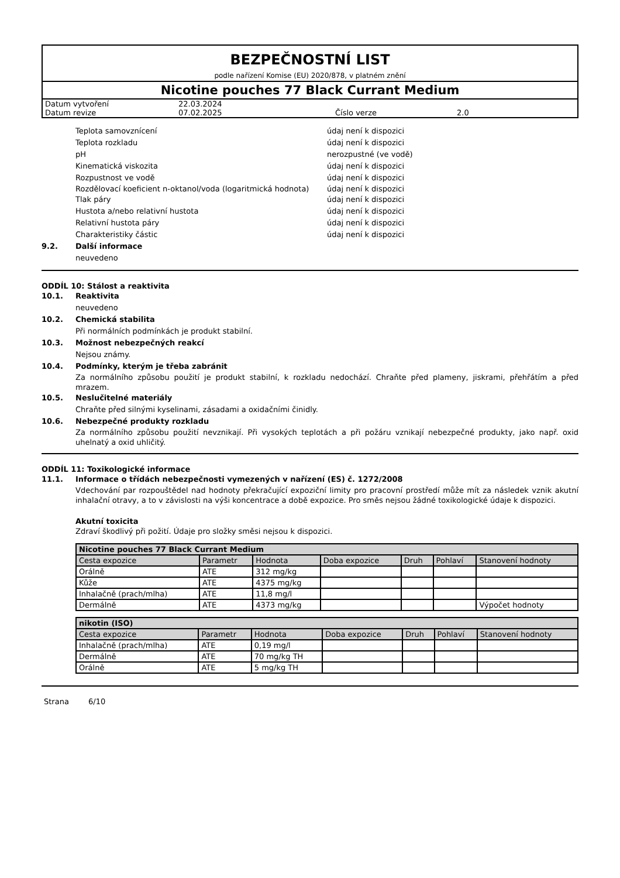BEZPEČNOSTNÍ LIST
podle nařízení Komise (EU) 2020/878, v platném znění
Nicotine pouches 77 Black Currant Medium
| Datum vytvoření | 22.03.2024 | | |
| Datum revize | 07.02.2025 | Číslo verze | 2.0 |
Teplota samovznícení údaj není k dispozici
Teplota rozkladu údaj není k dispozici
pH nerozpustné (ve vodě)
Kinematická viskozita údaj není k dispozici
Rozpustnost ve vodě údaj není k dispozici
Rozdělovací koeficient n-oktanol/voda (logaritmická hodnota)
údaj není k dispozici
Tlak páry údaj není k dispozici
Hustota a/nebo relativní hustota údaj není k dispozici
Relativní hustota páry údaj není k dispozici
Charakteristiky částic údaj není k dispozici
9.2. Další informace
neuvedeno
ODDÍL 10: Stálost a reaktivita
10.1. Reaktivita
neuvedeno
10.2. Chemická stabilita
Při normálních podmínkách je produkt stabilní.
10.3. Možnost nebezpečných reakcí
Nejsou známy.
10.4. Podmínky, kterým je třeba zabránit
Za normálního způsobu použití je produkt stabilní, k rozkladu nedochází. Chraňte před plameny, jiskrami, přehřátím a před mrazem.
10.5. Neslučitelné materiály
Chraňte před silnými kyselinami, zásadami a oxidačními činidly.
10.6. Nebezpečné produkty rozkladu
Za normálního způsobu použití nevznikají. Při vysokých teplotách a při požáru vznikají nebezpečné produkty, jako např. oxid uhelnatý a oxid uhličitý.
ODDÍL 11: Toxikologické informace
11.1. Informace o třídách nebezpečnosti vymezených v nařízení (ES) č. 1272/2008
Vdechování par rozpouštědel nad hodnoty překračující expoziční limity pro pracovní prostředí může mít za následek vznik akutní inhalační otravy, a to v závislosti na výši koncentrace a době expozice. Pro směs nejsou žádné toxikologické údaje k dispozici.
Akutní toxicita
Zdraví škodlivý při požití. Údaje pro složky směsi nejsou k dispozici.
| Nicotine pouches 77 Black Currant Medium | | | | | | |
| --- | --- | --- | --- | --- | --- | --- |
| Cesta expozice | Parametr | Hodnota | Doba expozice | Druh | Pohlaví | Stanovení hodnoty |
| Orálně | ATE | 312 mg/kg | | | | |
| Kůže | ATE | 4375 mg/kg | | | | |
| Inhalačně (prach/mlha) | ATE | 11,8 mg/l | | | | |
| Dermálně | ATE | 4373 mg/kg | | | | Výpočet hodnoty |
| nikotin (ISO) | | | | | | |
| --- | --- | --- | --- | --- | --- | --- |
| Cesta expozice | Parametr | Hodnota | Doba expozice | Druh | Pohlaví | Stanovení hodnoty |
| Inhalačně (prach/mlha) | ATE | 0,19 mg/l | | | | |
| Dermálně | ATE | 70 mg/kg TH | | | | |
| Orálně | ATE | 5 mg/kg TH | | | | |
Strana 6/10